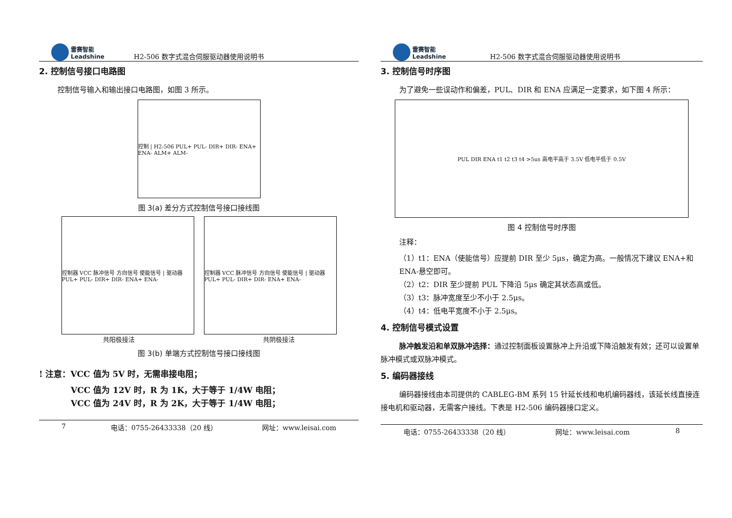雷赛智能
Leadshine
H2-506 数字式混合伺服驱动器使用说明书
2. 控制信号接口电路图
控制信号输入和输出接口电路图，如图 3 所示。
控制 | H2-506 PUL+ PUL- DIR+ DIR- ENA+ ENA- ALM+ ALM-
图 3(a) 差分方式控制信号接口接线图
控制器 VCC 脉冲信号 方向信号 使能信号 | 驱动器 PUL+ PUL- DIR+ DIR- ENA+ ENA-
控制器 VCC 脉冲信号 方向信号 使能信号 | 驱动器 PUL+ PUL- DIR+ DIR- ENA+ ENA-
共阳极接法 共阴极接法
图 3(b) 单端方式控制信号接口接线图
! 注意：VCC 值为 5V 时，无需串接电阻；
VCC 值为 12V 时，R 为 1K，大于等于 1/4W 电阻；
VCC 值为 24V 时，R 为 2K，大于等于 1/4W 电阻；
7 电话：0755-26433338（20 线） 网址：www.leisai.com
雷赛智能
Leadshine
H2-506 数字式混合伺服驱动器使用说明书
3. 控制信号时序图
为了避免一些误动作和偏差，PUL、DIR 和 ENA 应满足一定要求，如下图 4 所示：
PUL DIR ENA t1 t2 t3 t4 >5us 高电平高于 3.5V 低电平低于 0.5V
图 4 控制信号时序图
注释：
（1）t1：ENA（使能信号）应提前 DIR 至少 5μs，确定为高。一般情况下建议 ENA+和 ENA-悬空即可。
（2）t2：DIR 至少提前 PUL 下降沿 5μs 确定其状态高或低。
（3）t3：脉冲宽度至少不小于 2.5μs。
（4）t4：低电平宽度不小于 2.5μs。
4. 控制信号模式设置
脉冲触发沿和单双脉冲选择：通过控制面板设置脉冲上升沿或下降沿触发有效；还可以设置单脉冲模式或双脉冲模式。
5. 编码器接线
编码器接线由本司提供的 CABLEG-BM 系列 15 针延长线和电机编码器线，该延长线直接连接电机和驱动器，无需客户接线。下表是 H2-506 编码器接口定义。
电话：0755-26433338（20 线） 网址：www.leisai.com 8